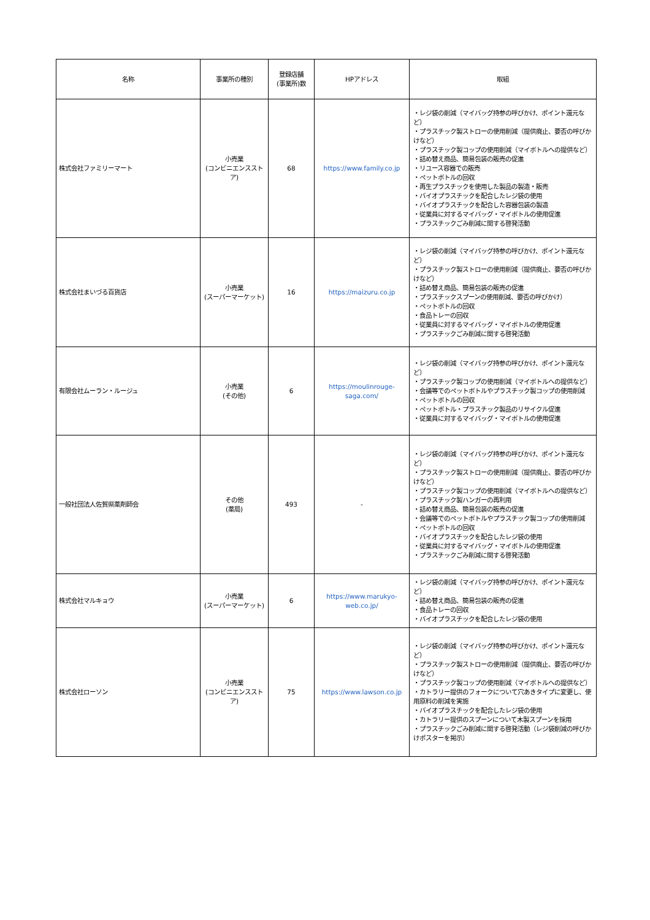| 名称 | 事業所の種別 | 登録店舗 (事業所)数 | HPアドレス | 取組 |
| --- | --- | --- | --- | --- |
| 株式会社ファミリーマート | 小売業 (コンビニエンスストア) | 68 | https://www.family.co.jp | ・レジ袋の削減（マイバッグ持参の呼びかけ、ポイント還元など） ・プラスチック製ストローの使用削減（提供廃止、要否の呼びかけなど） ・プラスチック製コップの使用削減（マイボトルへの提供など） ・詰め替え商品、簡易包装の販売の促進 ・リユース容器での販売 ・ペットボトルの回収 ・再生プラスチックを使用した製品の製造・販売 ・バイオプラスチックを配合したレジ袋の使用 ・バイオプラスチックを配合した容器包装の製造 ・従業員に対するマイバッグ・マイボトルの使用促進 ・プラスチックごみ削減に関する啓発活動 |
| 株式会社まいづる百貨店 | 小売業 (スーパーマーケット) | 16 | https://maizuru.co.jp | ・レジ袋の削減（マイバッグ持参の呼びかけ、ポイント還元など） ・プラスチック製ストローの使用削減（提供廃止、要否の呼びかけなど） ・詰め替え商品、簡易包装の販売の促進 ・プラスチックスプーンの使用削減、要否の呼びかけ） ・ペットボトルの回収 ・食品トレーの回収 ・従業員に対するマイバッグ・マイボトルの使用促進 ・プラスチックごみ削減に関する啓発活動 |
| 有限会社ムーラン・ルージュ | 小売業 (その他) | 6 | https://moulinrouge-saga.com/ | ・レジ袋の削減（マイバッグ持参の呼びかけ、ポイント還元など） ・プラスチック製コップの使用削減（マイボトルへの提供など） ・会議等でのペットボトルやプラスチック製コップの使用削減 ・ペットボトルの回収 ・ペットボトル・プラスチック製品のリサイクル促進 ・従業員に対するマイバッグ・マイボトルの使用促進 |
| 一般社団法人佐賀県薬剤師会 | その他 (薬局) | 493 | - | ・レジ袋の削減（マイバッグ持参の呼びかけ、ポイント還元など） ・プラスチック製ストローの使用削減（提供廃止、要否の呼びかけなど） ・プラスチック製コップの使用削減（マイボトルへの提供など） ・プラスチック製ハンガーの再利用 ・詰め替え商品、簡易包装の販売の促進 ・会議等でのペットボトルやプラスチック製コップの使用削減 ・ペットボトルの回収 ・バイオプラスチックを配合したレジ袋の使用 ・従業員に対するマイバッグ・マイボトルの使用促進 ・プラスチックごみ削減に関する啓発活動 |
| 株式会社マルキョウ | 小売業 (スーパーマーケット) | 6 | https://www.marukyo-web.co.jp/ | ・レジ袋の削減（マイバッグ持参の呼びかけ、ポイント還元など） ・詰め替え商品、簡易包装の販売の促進 ・食品トレーの回収 ・バイオプラスチックを配合したレジ袋の使用 |
| 株式会社ローソン | 小売業 (コンビニエンスストア) | 75 | https://www.lawson.co.jp | ・レジ袋の削減（マイバッグ持参の呼びかけ、ポイント還元など） ・プラスチック製ストローの使用削減（提供廃止、要否の呼びかけなど） ・プラスチック製コップの使用削減（マイボトルへの提供など） ・カトラリー提供のフォークについて穴あきタイプに変更し、使用原料の削減を実施 ・バイオプラスチックを配合したレジ袋の使用 ・カトラリー提供のスプーンについて木製スプーンを採用 ・プラスチックごみ削減に関する啓発活動（レジ袋削減の呼びかけポスターを掲示） |